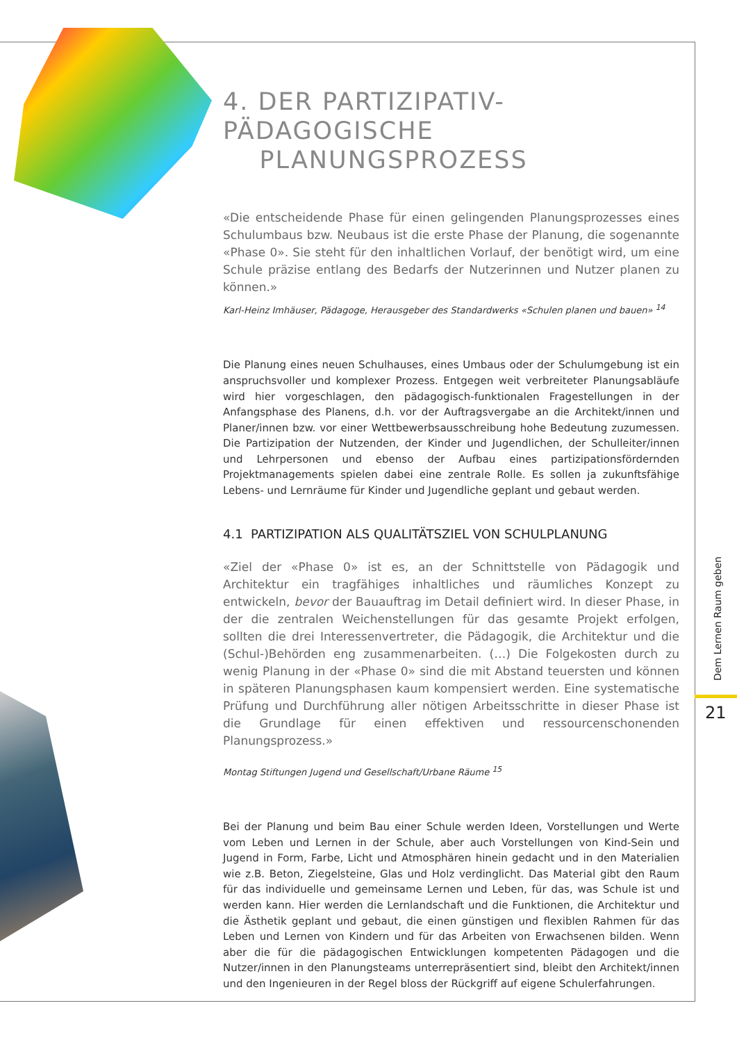4. DER PARTIZIPATIV-PÄDAGOGISCHE
PLANUNGSPROZESS
«Die entscheidende Phase für einen gelingenden Planungsprozesses eines Schulumbaus bzw. Neubaus ist die erste Phase der Planung, die sogenannte «Phase 0». Sie steht für den inhaltlichen Vorlauf, der benötigt wird, um eine Schule präzise entlang des Bedarfs der Nutzerinnen und Nutzer planen zu können.»
Karl-Heinz Imhäuser, Pädagoge, Herausgeber des Standardwerks «Schulen planen und bauen» <sup>14</sup>
Die Planung eines neuen Schulhauses, eines Umbaus oder der Schulumgebung ist ein anspruchsvoller und komplexer Prozess. Entgegen weit verbreiteter Planungsabläufe wird hier vorgeschlagen, den pädagogisch-funktionalen Fragestellungen in der Anfangsphase des Planens, d.h. vor der Auftragsvergabe an die Architekt/innen und Planer/innen bzw. vor einer Wettbewerbsausschreibung hohe Bedeutung zuzumessen. Die Partizipation der Nutzenden, der Kinder und Jugendlichen, der Schulleiter/innen und Lehrpersonen und ebenso der Aufbau eines partizipationsfördernden Projektmanagements spielen dabei eine zentrale Rolle. Es sollen ja zukunftsfähige Lebens- und Lernräume für Kinder und Jugendliche geplant und gebaut werden.
4.1 PARTIZIPATION ALS QUALITÄTSZIEL VON SCHULPLANUNG
«Ziel der «Phase 0» ist es, an der Schnittstelle von Pädagogik und Architektur ein tragfähiges inhaltliches und räumliches Konzept zu entwickeln, bevor der Bauauftrag im Detail definiert wird. In dieser Phase, in der die zentralen Weichenstellungen für das gesamte Projekt erfolgen, sollten die drei Interessenvertreter, die Pädagogik, die Architektur und die (Schul-)Behörden eng zusammenarbeiten. (…) Die Folgekosten durch zu wenig Planung in der «Phase 0» sind die mit Abstand teuersten und können in späteren Planungsphasen kaum kompensiert werden. Eine systematische Prüfung und Durchführung aller nötigen Arbeitsschritte in dieser Phase ist die Grundlage für einen effektiven und ressourcenschonenden Planungsprozess.»
Montag Stiftungen Jugend und Gesellschaft/Urbane Räume <sup>15</sup>
Bei der Planung und beim Bau einer Schule werden Ideen, Vorstellungen und Werte vom Leben und Lernen in der Schule, aber auch Vorstellungen von Kind-Sein und Jugend in Form, Farbe, Licht und Atmosphären hinein gedacht und in den Materialien wie z.B. Beton, Ziegelsteine, Glas und Holz verdinglicht. Das Material gibt den Raum für das individuelle und gemeinsame Lernen und Leben, für das, was Schule ist und werden kann. Hier werden die Lernlandschaft und die Funktionen, die Architektur und die Ästhetik geplant und gebaut, die einen günstigen und flexiblen Rahmen für das Leben und Lernen von Kindern und für das Arbeiten von Erwachsenen bilden. Wenn aber die für die pädagogischen Entwicklungen kompetenten Pädagogen und die Nutzer/innen in den Planungsteams unterrepräsentiert sind, bleibt den Architekt/innen und den Ingenieuren in der Regel bloss der Rückgriff auf eigene Schulerfahrungen.
Dem Lernen Raum geben
21